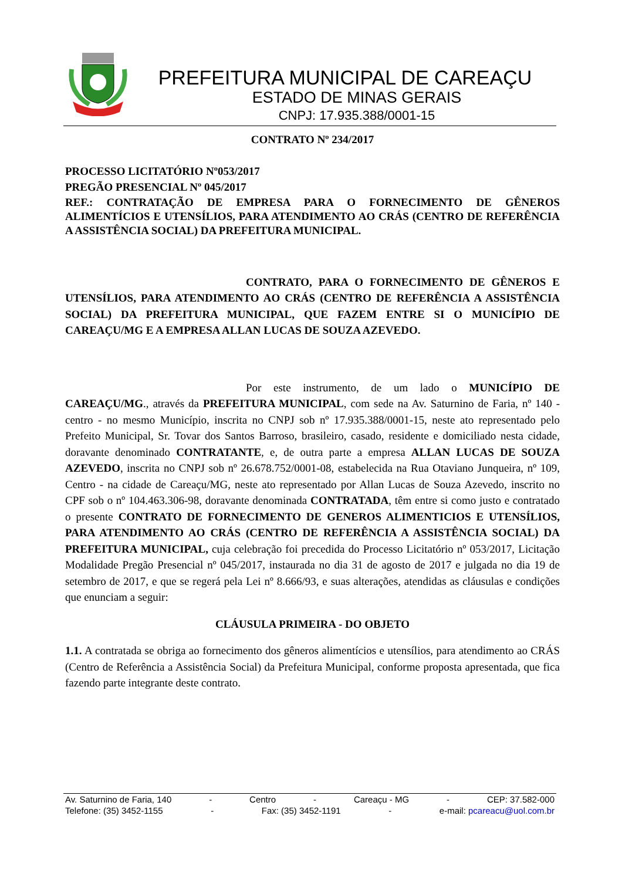PREFEITURA MUNICIPAL DE CAREAÇU
ESTADO DE MINAS GERAIS
CNPJ: 17.935.388/0001-15
CONTRATO Nº 234/2017
PROCESSO LICITATÓRIO Nº053/2017
PREGÃO PRESENCIAL Nº 045/2017
REF.: CONTRATAÇÃO DE EMPRESA PARA O FORNECIMENTO DE GÊNEROS ALIMENTÍCIOS E UTENSÍLIOS, PARA ATENDIMENTO AO CRÁS (CENTRO DE REFERÊNCIA A ASSISTÊNCIA SOCIAL) DA PREFEITURA MUNICIPAL.
CONTRATO, PARA O FORNECIMENTO DE GÊNEROS E UTENSÍLIOS, PARA ATENDIMENTO AO CRÁS (CENTRO DE REFERÊNCIA A ASSISTÊNCIA SOCIAL) DA PREFEITURA MUNICIPAL, QUE FAZEM ENTRE SI O MUNICÍPIO DE CAREAÇU/MG E A EMPRESA ALLAN LUCAS DE SOUZA AZEVEDO.
Por este instrumento, de um lado o MUNICÍPIO DE CAREAÇU/MG., através da PREFEITURA MUNICIPAL, com sede na Av. Saturnino de Faria, nº 140 - centro - no mesmo Município, inscrita no CNPJ sob nº 17.935.388/0001-15, neste ato representado pelo Prefeito Municipal, Sr. Tovar dos Santos Barroso, brasileiro, casado, residente e domiciliado nesta cidade, doravante denominado CONTRATANTE, e, de outra parte a empresa ALLAN LUCAS DE SOUZA AZEVEDO, inscrita no CNPJ sob nº 26.678.752/0001-08, estabelecida na Rua Otaviano Junqueira, nº 109, Centro - na cidade de Careaçu/MG, neste ato representado por Allan Lucas de Souza Azevedo, inscrito no CPF sob o nº 104.463.306-98, doravante denominada CONTRATADA, têm entre si como justo e contratado o presente CONTRATO DE FORNECIMENTO DE GENEROS ALIMENTICIOS E UTENSÍLIOS, PARA ATENDIMENTO AO CRÁS (CENTRO DE REFERÊNCIA A ASSISTÊNCIA SOCIAL) DA PREFEITURA MUNICIPAL, cuja celebração foi precedida do Processo Licitatório nº 053/2017, Licitação Modalidade Pregão Presencial nº 045/2017, instaurada no dia 31 de agosto de 2017 e julgada no dia 19 de setembro de 2017, e que se regerá pela Lei nº 8.666/93, e suas alterações, atendidas as cláusulas e condições que enunciam a seguir:
CLÁUSULA PRIMEIRA - DO OBJETO
1.1. A contratada se obriga ao fornecimento dos gêneros alimentícios e utensílios, para atendimento ao CRÁS (Centro de Referência a Assistência Social) da Prefeitura Municipal, conforme proposta apresentada, que fica fazendo parte integrante deste contrato.
Av. Saturnino de Faria, 140 - Centro - Careaçu - MG - CEP: 37.582-000
Telefone: (35) 3452-1155 - Fax: (35) 3452-1191 - e-mail: pcareacu@uol.com.br